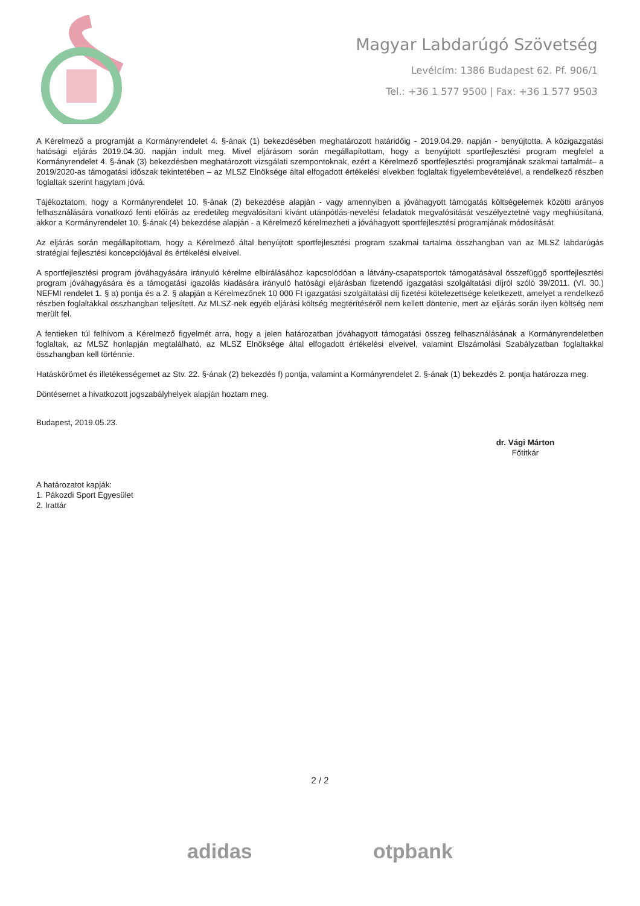Magyar Labdarúgó Szövetség
Levélcím: 1386 Budapest 62. Pf. 906/1
Tel.: +36 1 577 9500 | Fax: +36 1 577 9503
A Kérelmező a programját a Kormányrendelet 4. §-ának (1) bekezdésében meghatározott határidőig - 2019.04.29. napján - benyújtotta. A közigazgatási hatósági eljárás 2019.04.30. napján indult meg. Mivel eljárásom során megállapítottam, hogy a benyújtott sportfejlesztési program megfelel a Kormányrendelet 4. §-ának (3) bekezdésben meghatározott vizsgálati szempontoknak, ezért a Kérelmező sportfejlesztési programjának szakmai tartalmát– a 2019/2020-as támogatási időszak tekintetében – az MLSZ Elnöksége által elfogadott értékelési elvekben foglaltak figyelembevételével, a rendelkező részben foglaltak szerint hagytam jóvá.
Tájékoztatom, hogy a Kormányrendelet 10. §-ának (2) bekezdése alapján - vagy amennyiben a jóváhagyott támogatás költségelemek közötti arányos felhasználására vonatkozó fenti előírás az eredetileg megvalósítani kívánt utánpótlás-nevelési feladatok megvalósítását veszélyeztetné vagy meghiúsítaná, akkor a Kormányrendelet 10. §-ának (4) bekezdése alapján - a Kérelmező kérelmezheti a jóváhagyott sportfejlesztési programjának módosítását
Az eljárás során megállapítottam, hogy a Kérelmező által benyújtott sportfejlesztési program szakmai tartalma összhangban van az MLSZ labdarúgás stratégiai fejlesztési koncepciójával és értékelési elveivel.
A sportfejlesztési program jóváhagyására irányuló kérelme elbírálásához kapcsolódóan a látvány-csapatsportok támogatásával összefüggő sportfejlesztési program jóváhagyására és a támogatási igazolás kiadására irányuló hatósági eljárásban fizetendő igazgatási szolgáltatási díjról szóló 39/2011. (VI. 30.) NEFMI rendelet 1. § a) pontja és a 2. § alapján a Kérelmezőnek 10 000 Ft igazgatási szolgáltatási díj fizetési kötelezettsége keletkezett, amelyet a rendelkező részben foglaltakkal összhangban teljesített. Az MLSZ-nek egyéb eljárási költség megtérítéséről nem kellett döntenie, mert az eljárás során ilyen költség nem merült fel.
A fentieken túl felhívom a Kérelmező figyelmét arra, hogy a jelen határozatban jóváhagyott támogatási összeg felhasználásának a Kormányrendeletben foglaltak, az MLSZ honlapján megtalálható, az MLSZ Elnöksége által elfogadott értékelési elveivel, valamint Elszámolási Szabályzatban foglaltakkal összhangban kell történnie.
Hatáskörömet és illetékességemet az Stv. 22. §-ának (2) bekezdés f) pontja, valamint a Kormányrendelet 2. §-ának (1) bekezdés 2. pontja határozza meg.
Döntésemet a hivatkozott jogszabályhelyek alapján hoztam meg.
Budapest, 2019.05.23.
dr. Vági Márton
Főtitkár
A határozatot kapják:
1. Pákozdi Sport Egyesület
2. Irattár
2 / 2
adidas otpbank